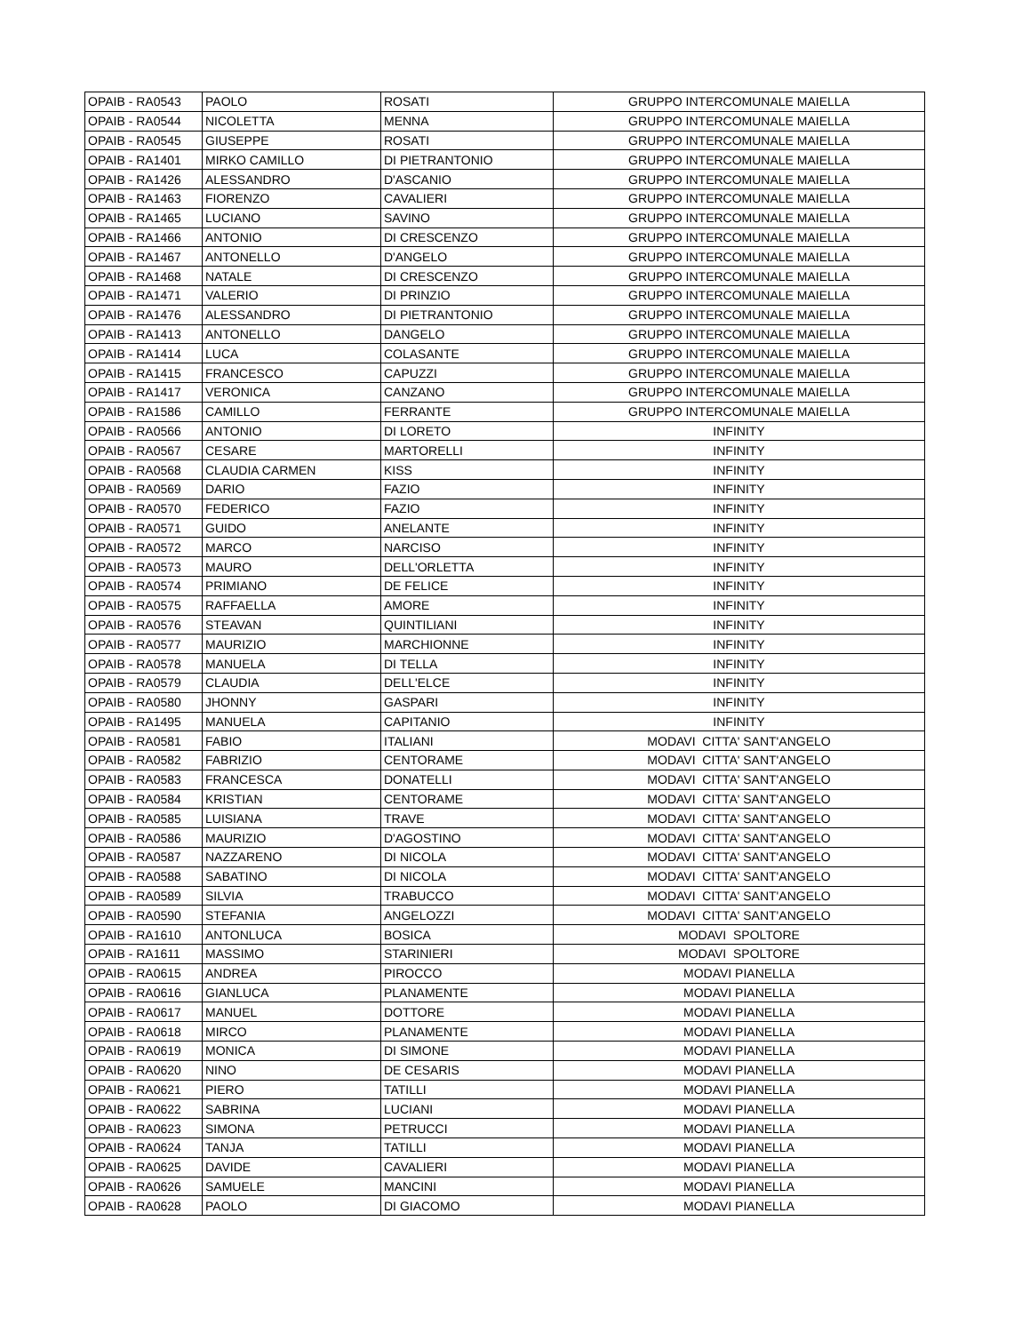| OPAIB - RA0543 | PAOLO | ROSATI | GRUPPO INTERCOMUNALE MAIELLA |
| OPAIB - RA0544 | NICOLETTA | MENNA | GRUPPO INTERCOMUNALE MAIELLA |
| OPAIB - RA0545 | GIUSEPPE | ROSATI | GRUPPO INTERCOMUNALE MAIELLA |
| OPAIB - RA1401 | MIRKO CAMILLO | DI PIETRANTONIO | GRUPPO INTERCOMUNALE MAIELLA |
| OPAIB - RA1426 | ALESSANDRO | D'ASCANIO | GRUPPO INTERCOMUNALE MAIELLA |
| OPAIB - RA1463 | FIORENZO | CAVALIERI | GRUPPO INTERCOMUNALE MAIELLA |
| OPAIB - RA1465 | LUCIANO | SAVINO | GRUPPO INTERCOMUNALE MAIELLA |
| OPAIB - RA1466 | ANTONIO | DI CRESCENZO | GRUPPO INTERCOMUNALE MAIELLA |
| OPAIB - RA1467 | ANTONELLO | D'ANGELO | GRUPPO INTERCOMUNALE MAIELLA |
| OPAIB - RA1468 | NATALE | DI CRESCENZO | GRUPPO INTERCOMUNALE MAIELLA |
| OPAIB - RA1471 | VALERIO | DI PRINZIO | GRUPPO INTERCOMUNALE MAIELLA |
| OPAIB - RA1476 | ALESSANDRO | DI PIETRANTONIO | GRUPPO INTERCOMUNALE MAIELLA |
| OPAIB - RA1413 | ANTONELLO | DANGELO | GRUPPO INTERCOMUNALE MAIELLA |
| OPAIB - RA1414 | LUCA | COLASANTE | GRUPPO INTERCOMUNALE MAIELLA |
| OPAIB - RA1415 | FRANCESCO | CAPUZZI | GRUPPO INTERCOMUNALE MAIELLA |
| OPAIB - RA1417 | VERONICA | CANZANO | GRUPPO INTERCOMUNALE MAIELLA |
| OPAIB - RA1586 | CAMILLO | FERRANTE | GRUPPO INTERCOMUNALE MAIELLA |
| OPAIB - RA0566 | ANTONIO | DI LORETO | INFINITY |
| OPAIB - RA0567 | CESARE | MARTORELLI | INFINITY |
| OPAIB - RA0568 | CLAUDIA CARMEN | KISS | INFINITY |
| OPAIB - RA0569 | DARIO | FAZIO | INFINITY |
| OPAIB - RA0570 | FEDERICO | FAZIO | INFINITY |
| OPAIB - RA0571 | GUIDO | ANELANTE | INFINITY |
| OPAIB - RA0572 | MARCO | NARCISO | INFINITY |
| OPAIB - RA0573 | MAURO | DELL'ORLETTA | INFINITY |
| OPAIB - RA0574 | PRIMIANO | DE FELICE | INFINITY |
| OPAIB - RA0575 | RAFFAELLA | AMORE | INFINITY |
| OPAIB - RA0576 | STEAVAN | QUINTILIANI | INFINITY |
| OPAIB - RA0577 | MAURIZIO | MARCHIONNE | INFINITY |
| OPAIB - RA0578 | MANUELA | DI TELLA | INFINITY |
| OPAIB - RA0579 | CLAUDIA | DELL'ELCE | INFINITY |
| OPAIB - RA0580 | JHONNY | GASPARI | INFINITY |
| OPAIB - RA1495 | MANUELA | CAPITANIO | INFINITY |
| OPAIB - RA0581 | FABIO | ITALIANI | MODAVI CITTA' SANT'ANGELO |
| OPAIB - RA0582 | FABRIZIO | CENTORAME | MODAVI CITTA' SANT'ANGELO |
| OPAIB - RA0583 | FRANCESCA | DONATELLI | MODAVI CITTA' SANT'ANGELO |
| OPAIB - RA0584 | KRISTIAN | CENTORAME | MODAVI CITTA' SANT'ANGELO |
| OPAIB - RA0585 | LUISIANA | TRAVE | MODAVI CITTA' SANT'ANGELO |
| OPAIB - RA0586 | MAURIZIO | D'AGOSTINO | MODAVI CITTA' SANT'ANGELO |
| OPAIB - RA0587 | NAZZARENO | DI NICOLA | MODAVI CITTA' SANT'ANGELO |
| OPAIB - RA0588 | SABATINO | DI NICOLA | MODAVI CITTA' SANT'ANGELO |
| OPAIB - RA0589 | SILVIA | TRABUCCO | MODAVI CITTA' SANT'ANGELO |
| OPAIB - RA0590 | STEFANIA | ANGELOZZI | MODAVI CITTA' SANT'ANGELO |
| OPAIB - RA1610 | ANTONLUCA | BOSICA | MODAVI SPOLTORE |
| OPAIB - RA1611 | MASSIMO | STARINIERI | MODAVI SPOLTORE |
| OPAIB - RA0615 | ANDREA | PIROCCO | MODAVI PIANELLA |
| OPAIB - RA0616 | GIANLUCA | PLANAMENTE | MODAVI PIANELLA |
| OPAIB - RA0617 | MANUEL | DOTTORE | MODAVI PIANELLA |
| OPAIB - RA0618 | MIRCO | PLANAMENTE | MODAVI PIANELLA |
| OPAIB - RA0619 | MONICA | DI SIMONE | MODAVI PIANELLA |
| OPAIB - RA0620 | NINO | DE CESARIS | MODAVI PIANELLA |
| OPAIB - RA0621 | PIERO | TATILLI | MODAVI PIANELLA |
| OPAIB - RA0622 | SABRINA | LUCIANI | MODAVI PIANELLA |
| OPAIB - RA0623 | SIMONA | PETRUCCI | MODAVI PIANELLA |
| OPAIB - RA0624 | TANJA | TATILLI | MODAVI PIANELLA |
| OPAIB - RA0625 | DAVIDE | CAVALIERI | MODAVI PIANELLA |
| OPAIB - RA0626 | SAMUELE | MANCINI | MODAVI PIANELLA |
| OPAIB - RA0628 | PAOLO | DI GIACOMO | MODAVI PIANELLA |